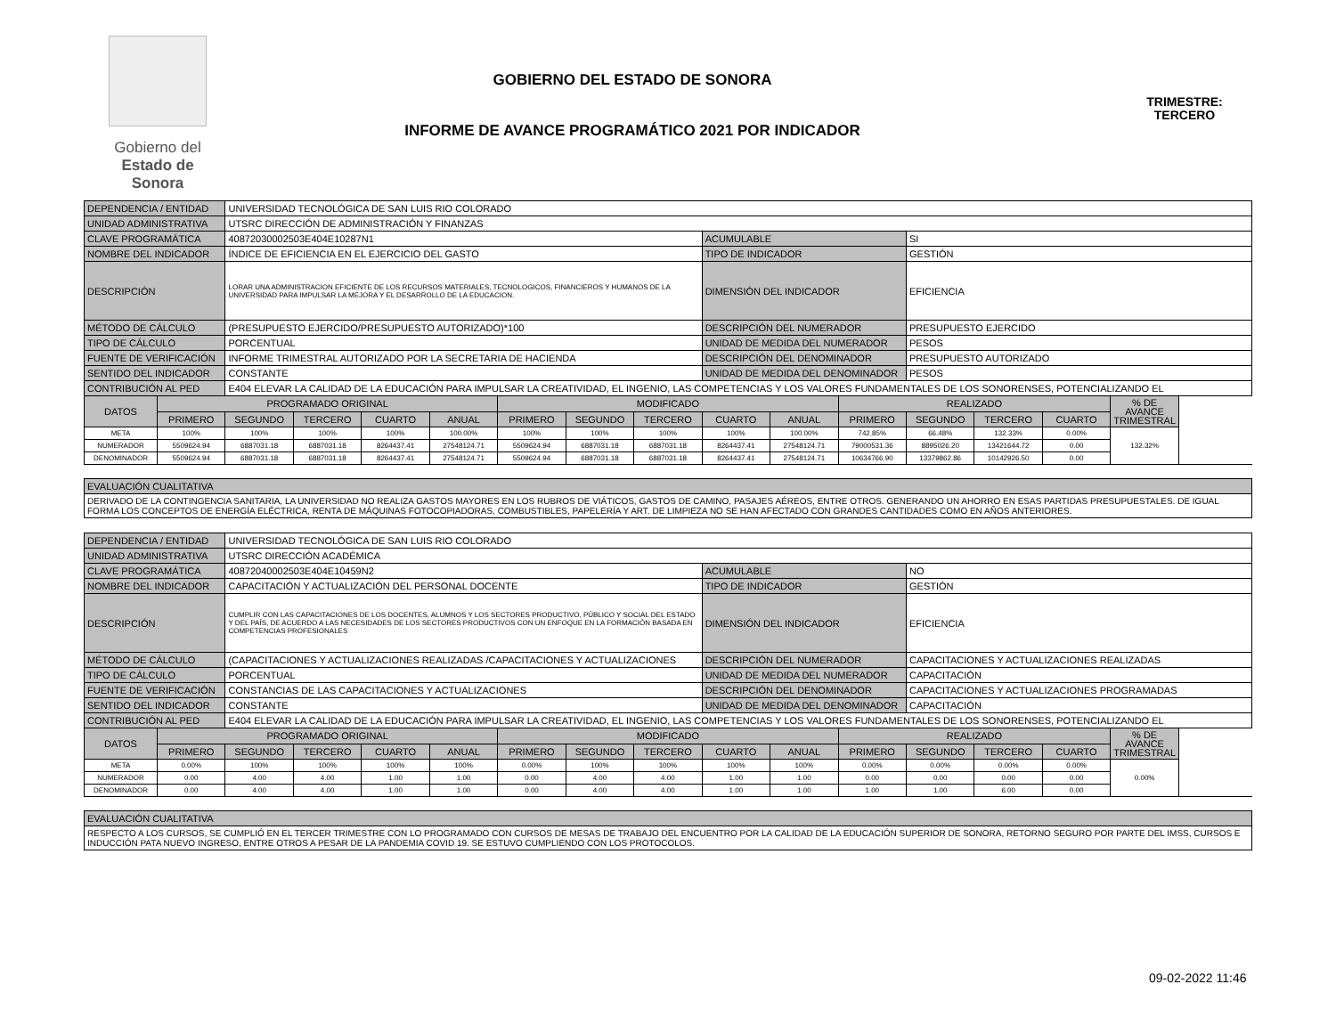Gobierno del
Estado de Sonora
GOBIERNO DEL ESTADO DE SONORA
TRIMESTRE:
TERCERO
INFORME DE AVANCE PROGRAMÁTICO 2021 POR INDICADOR
| DEPENDENCIA / ENTIDAD | | UNIVERSIDAD TECNOLÓGICA DE SAN LUIS RIO COLORADO | | | | | | | | | | | | | |
| UNIDAD ADMINISTRATIVA | | UTSRC DIRECCIÓN DE ADMINISTRACIÓN Y FINANZAS | | | | | | | | | | | | | |
| CLAVE PROGRAMÁTICA | | 40872030002503E404E10287N1 | | | | | | | ACUMULABLE | | | SI | | | |
| NOMBRE DEL INDICADOR | | ÍNDICE DE EFICIENCIA EN EL EJERCICIO DEL GASTO | | | | | | | TIPO DE INDICADOR | | | GESTIÓN | | | |
| DESCRIPCIÓN | | LORAR UNA ADMINISTRACION EFICIENTE DE LOS RECURSOS MATERIALES, TECNOLOGICOS, FINANCIEROS Y HUMANOS DE LA UNIVERSIDAD PARA IMPULSAR LA MEJORA Y EL DESARROLLO DE LA EDUCACION. | | | | | | | DIMENSIÓN DEL INDICADOR | | | EFICIENCIA | | | |
| MÉTODO DE CÁLCULO | | (PRESUPUESTO EJERCIDO/PRESUPUESTO AUTORIZADO)*100 | | | | | | | DESCRIPCIÓN DEL NUMERADOR | | | PRESUPUESTO EJERCIDO | | | |
| TIPO DE CÁLCULO | | PORCENTUAL | | | | | | | UNIDAD DE MEDIDA DEL NUMERADOR | | | PESOS | | | |
| FUENTE DE VERIFICACIÓN | | INFORME TRIMESTRAL AUTORIZADO POR LA SECRETARIA DE HACIENDA | | | | | | | DESCRIPCIÓN DEL DENOMINADOR | | | PRESUPUESTO AUTORIZADO | | | |
| SENTIDO DEL INDICADOR | | CONSTANTE | | | | | | | UNIDAD DE MEDIDA DEL DENOMINADOR | | | PESOS | | | |
| CONTRIBUCIÓN AL PED | | E404 ELEVAR LA CALIDAD DE LA EDUCACIÓN PARA IMPULSAR LA CREATIVIDAD, EL INGENIO, LAS COMPETENCIAS Y LOS VALORES FUNDAMENTALES DE LOS SONORENSES, POTENCIALIZANDO EL | | | | | | | | | | | | | |
| DATOS | PROGRAMADO ORIGINAL | | | | | MODIFICADO | | | | | REALIZADO | | | | % DE AVANCE TRIMESTRAL |
| | PRIMERO | SEGUNDO | TERCERO | CUARTO | ANUAL | PRIMERO | SEGUNDO | TERCERO | CUARTO | ANUAL | PRIMERO | SEGUNDO | TERCERO | CUARTO | |
| META | 100% | 100% | 100% | 100% | 100.00% | 100% | 100% | 100% | 100% | 100.00% | 742.85% | 66.48% | 132.33% | 0.00% | 132.32% |
| NUMERADOR | 5509624.94 | 6887031.18 | 6887031.18 | 8264437.41 | 27548124.71 | 5509624.94 | 6887031.18 | 6887031.18 | 8264437.41 | 27548124.71 | 79000531.36 | 8895026.20 | 13421644.72 | 0.00 | |
| DENOMINADOR | 5509624.94 | 6887031.18 | 6887031.18 | 8264437.41 | 27548124.71 | 5509624.94 | 6887031.18 | 6887031.18 | 8264437.41 | 27548124.71 | 10634766.90 | 13379862.86 | 10142926.50 | 0.00 | |
| EVALUACIÓN CUALITATIVA | | | | | | | | | | | | | | | |
| DERIVADO DE LA CONTINGENCIA SANITARIA, LA UNIVERSIDAD NO REALIZA GASTOS MAYORES EN LOS RUBROS DE VIÁTICOS, GASTOS DE CAMINO, PASAJES AÉREOS, ENTRE OTROS. GENERANDO UN AHORRO EN ESAS PARTIDAS PRESUPUESTALES. DE IGUAL FORMA LOS CONCEPTOS DE ENERGÍA ELÉCTRICA, RENTA DE MÁQUINAS FOTOCOPIADORAS, COMBUSTIBLES, PAPELERÍA Y ART. DE LIMPIEZA NO SE HAN AFECTADO CON GRANDES CANTIDADES COMO EN AÑOS ANTERIORES. | | | | | | | | | | | | | | | |
| DEPENDENCIA / ENTIDAD | | UNIVERSIDAD TECNOLÓGICA DE SAN LUIS RIO COLORADO | | | | | | | | | | | | | |
| UNIDAD ADMINISTRATIVA | | UTSRC DIRECCIÓN ACADÉMICA | | | | | | | | | | | | | |
| CLAVE PROGRAMÁTICA | | 40872040002503E404E10459N2 | | | | | | | ACUMULABLE | | | NO | | | |
| NOMBRE DEL INDICADOR | | CAPACITACIÓN Y ACTUALIZACIÓN DEL PERSONAL DOCENTE | | | | | | | TIPO DE INDICADOR | | | GESTIÓN | | | |
| DESCRIPCIÓN | | CUMPLIR CON LAS CAPACITACIONES DE LOS DOCENTES, ALUMNOS Y LOS SECTORES PRODUCTIVO, PÚBLICO Y SOCIAL DEL ESTADO Y DEL PAÍS, DE ACUERDO A LAS NECESIDADES DE LOS SECTORES PRODUCTIVOS CON UN ENFOQUE EN LA FORMACIÓN BASADA EN COMPETENCIAS PROFESIONALES | | | | | | | DIMENSIÓN DEL INDICADOR | | | EFICIENCIA | | | |
| MÉTODO DE CÁLCULO | | (CAPACITACIONES Y ACTUALIZACIONES REALIZADAS /CAPACITACIONES Y ACTUALIZACIONES | | | | | | | DESCRIPCIÓN DEL NUMERADOR | | | CAPACITACIONES Y ACTUALIZACIONES REALIZADAS | | | |
| TIPO DE CÁLCULO | | PORCENTUAL | | | | | | | UNIDAD DE MEDIDA DEL NUMERADOR | | | CAPACITACIÓN | | | |
| FUENTE DE VERIFICACIÓN | | CONSTANCIAS DE LAS CAPACITACIONES Y ACTUALIZACIONES | | | | | | | DESCRIPCIÓN DEL DENOMINADOR | | | CAPACITACIONES Y ACTUALIZACIONES PROGRAMADAS | | | |
| SENTIDO DEL INDICADOR | | CONSTANTE | | | | | | | UNIDAD DE MEDIDA DEL DENOMINADOR | | | CAPACITACIÓN | | | |
| CONTRIBUCIÓN AL PED | | E404 ELEVAR LA CALIDAD DE LA EDUCACIÓN PARA IMPULSAR LA CREATIVIDAD, EL INGENIO, LAS COMPETENCIAS Y LOS VALORES FUNDAMENTALES DE LOS SONORENSES, POTENCIALIZANDO EL | | | | | | | | | | | | | |
| DATOS | PROGRAMADO ORIGINAL | | | | | MODIFICADO | | | | | REALIZADO | | | | % DE AVANCE TRIMESTRAL |
| | PRIMERO | SEGUNDO | TERCERO | CUARTO | ANUAL | PRIMERO | SEGUNDO | TERCERO | CUARTO | ANUAL | PRIMERO | SEGUNDO | TERCERO | CUARTO | |
| META | 0.00% | 100% | 100% | 100% | 100% | 0.00% | 100% | 100% | 100% | 100% | 0.00% | 0.00% | 0.00% | 0.00% | 0.00% |
| NUMERADOR | 0.00 | 4.00 | 4.00 | 1.00 | 1.00 | 0.00 | 4.00 | 4.00 | 1.00 | 1.00 | 0.00 | 0.00 | 0.00 | 0.00 | |
| DENOMINADOR | 0.00 | 4.00 | 4.00 | 1.00 | 1.00 | 0.00 | 4.00 | 4.00 | 1.00 | 1.00 | 1.00 | 1.00 | 6.00 | 0.00 | |
| EVALUACIÓN CUALITATIVA | | | | | | | | | | | | | | | |
| RESPECTO A LOS CURSOS, SE CUMPLIÓ EN EL TERCER TRIMESTRE CON LO PROGRAMADO CON CURSOS DE MESAS DE TRABAJO DEL ENCUENTRO POR LA CALIDAD DE LA EDUCACIÓN SUPERIOR DE SONORA, RETORNO SEGURO POR PARTE DEL IMSS, CURSOS E INDUCCIÓN PATA NUEVO INGRESO, ENTRE OTROS A PESAR DE LA PANDEMIA COVID 19. SE ESTUVO CUMPLIENDO CON LOS PROTOCOLOS. | | | | | | | | | | | | | | | |
09-02-2022 11:46